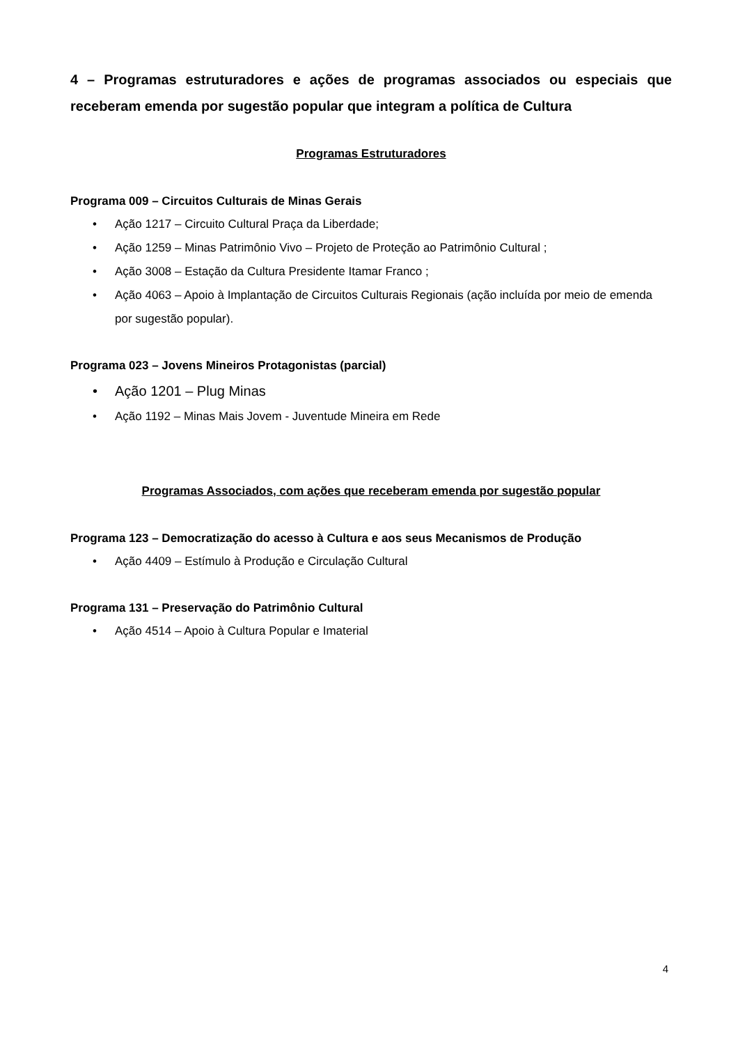4 – Programas estruturadores e ações de programas associados ou especiais que receberam emenda por sugestão popular que integram a política de Cultura
Programas Estruturadores
Programa 009 – Circuitos Culturais de Minas Gerais
• Ação 1217 – Circuito Cultural Praça da Liberdade;
• Ação 1259 – Minas Patrimônio Vivo – Projeto de Proteção ao Patrimônio Cultural ;
• Ação 3008 – Estação da Cultura Presidente Itamar Franco ;
• Ação 4063 – Apoio à Implantação de Circuitos Culturais Regionais (ação incluída por meio de emenda por sugestão popular).
Programa 023 – Jovens Mineiros Protagonistas (parcial)
• Ação 1201 – Plug Minas
• Ação 1192 – Minas Mais Jovem - Juventude Mineira em Rede
Programas Associados, com ações que receberam emenda por sugestão popular
Programa 123 – Democratização do acesso à Cultura e aos seus Mecanismos de Produção
• Ação 4409 – Estímulo à Produção e Circulação Cultural
Programa 131 – Preservação do Patrimônio Cultural
• Ação 4514 – Apoio à Cultura Popular e Imaterial
4